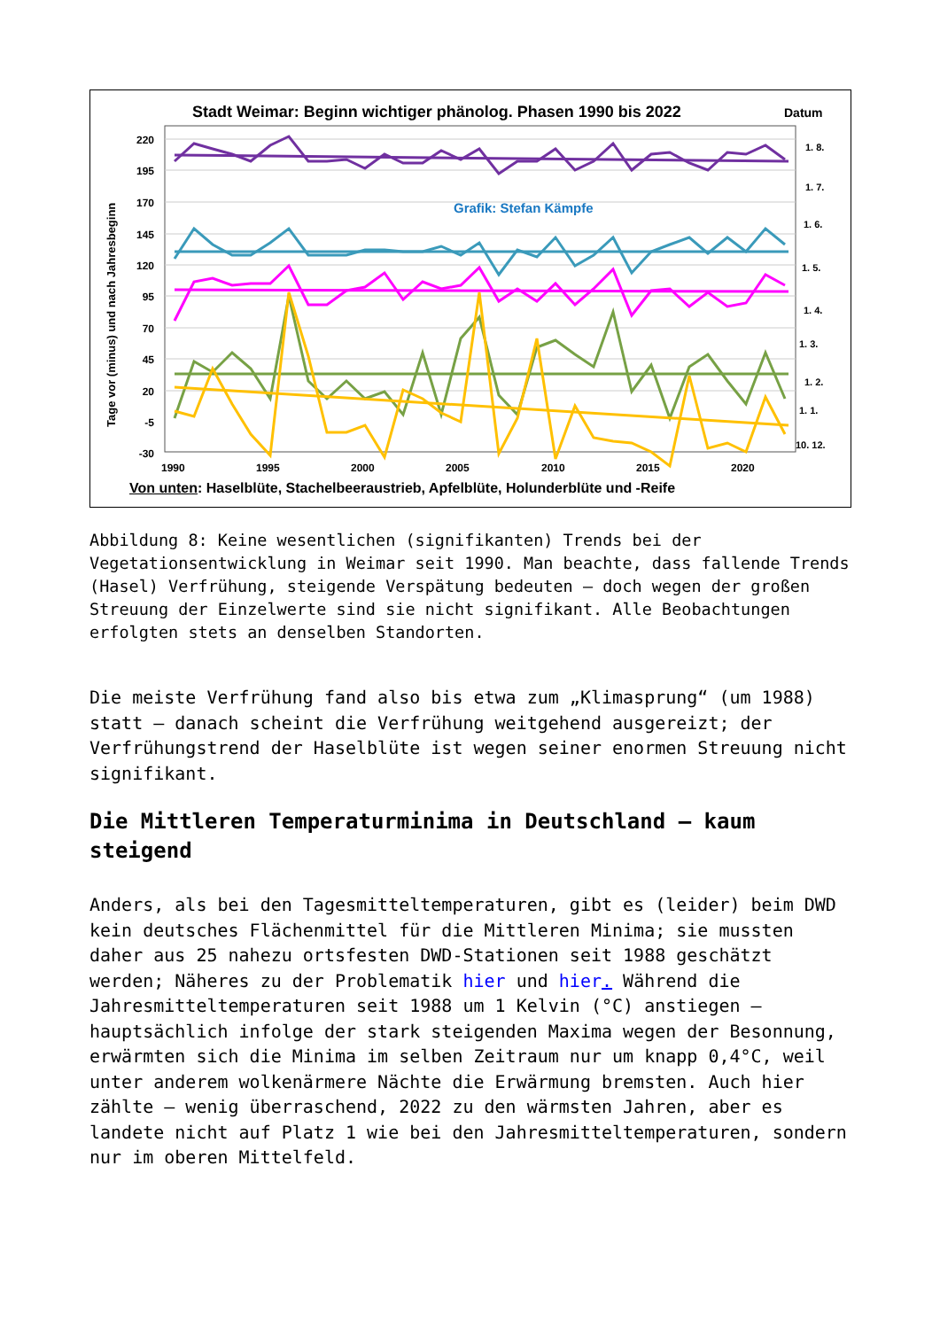Stadt Weimar: Beginn wichtiger phänolog. Phasen 1990 bis 2022
Datum
220
195
170
145
120
95
70
45
20
-5
-30
1990
1995
2000
2005
2010
2015
2020
1. 8.
1. 7.
1. 6.
1. 5.
1. 4.
1. 3.
1. 2.
1. 1.
10. 12.
Grafik: Stefan Kämpfe
Tage vor (minus) und nach Jahresbeginn
Von unten: Haselblüte, Stachelbeeraustrieb, Apfelblüte, Holunderblüte und -Reife
Abbildung 8: Keine wesentlichen (signifikanten) Trends bei der Vegetationsentwicklung in Weimar seit 1990. Man beachte, dass fallende Trends (Hasel) Verfrühung, steigende Verspätung bedeuten – doch wegen der großen Streuung der Einzelwerte sind sie nicht signifikant. Alle Beobachtungen erfolgten stets an denselben Standorten.
Die meiste Verfrühung fand also bis etwa zum „Klimasprung“ (um 1988) statt – danach scheint die Verfrühung weitgehend ausgereizt; der Verfrühungstrend der Haselblüte ist wegen seiner enormen Streuung nicht signifikant.
Die Mittleren Temperaturminima in Deutschland – kaum steigend
Anders, als bei den Tagesmitteltemperaturen, gibt es (leider) beim DWD kein deutsches Flächenmittel für die Mittleren Minima; sie mussten daher aus 25 nahezu ortsfesten DWD-Stationen seit 1988 geschätzt werden; Näheres zu der Problematik hier und hier. Während die Jahresmitteltemperaturen seit 1988 um 1 Kelvin (°C) anstiegen – hauptsächlich infolge der stark steigenden Maxima wegen der Besonnung, erwärmten sich die Minima im selben Zeitraum nur um knapp 0,4°C, weil unter anderem wolkenärmere Nächte die Erwärmung bremsten. Auch hier zählte – wenig überraschend, 2022 zu den wärmsten Jahren, aber es landete nicht auf Platz 1 wie bei den Jahresmitteltemperaturen, sondern nur im oberen Mittelfeld.